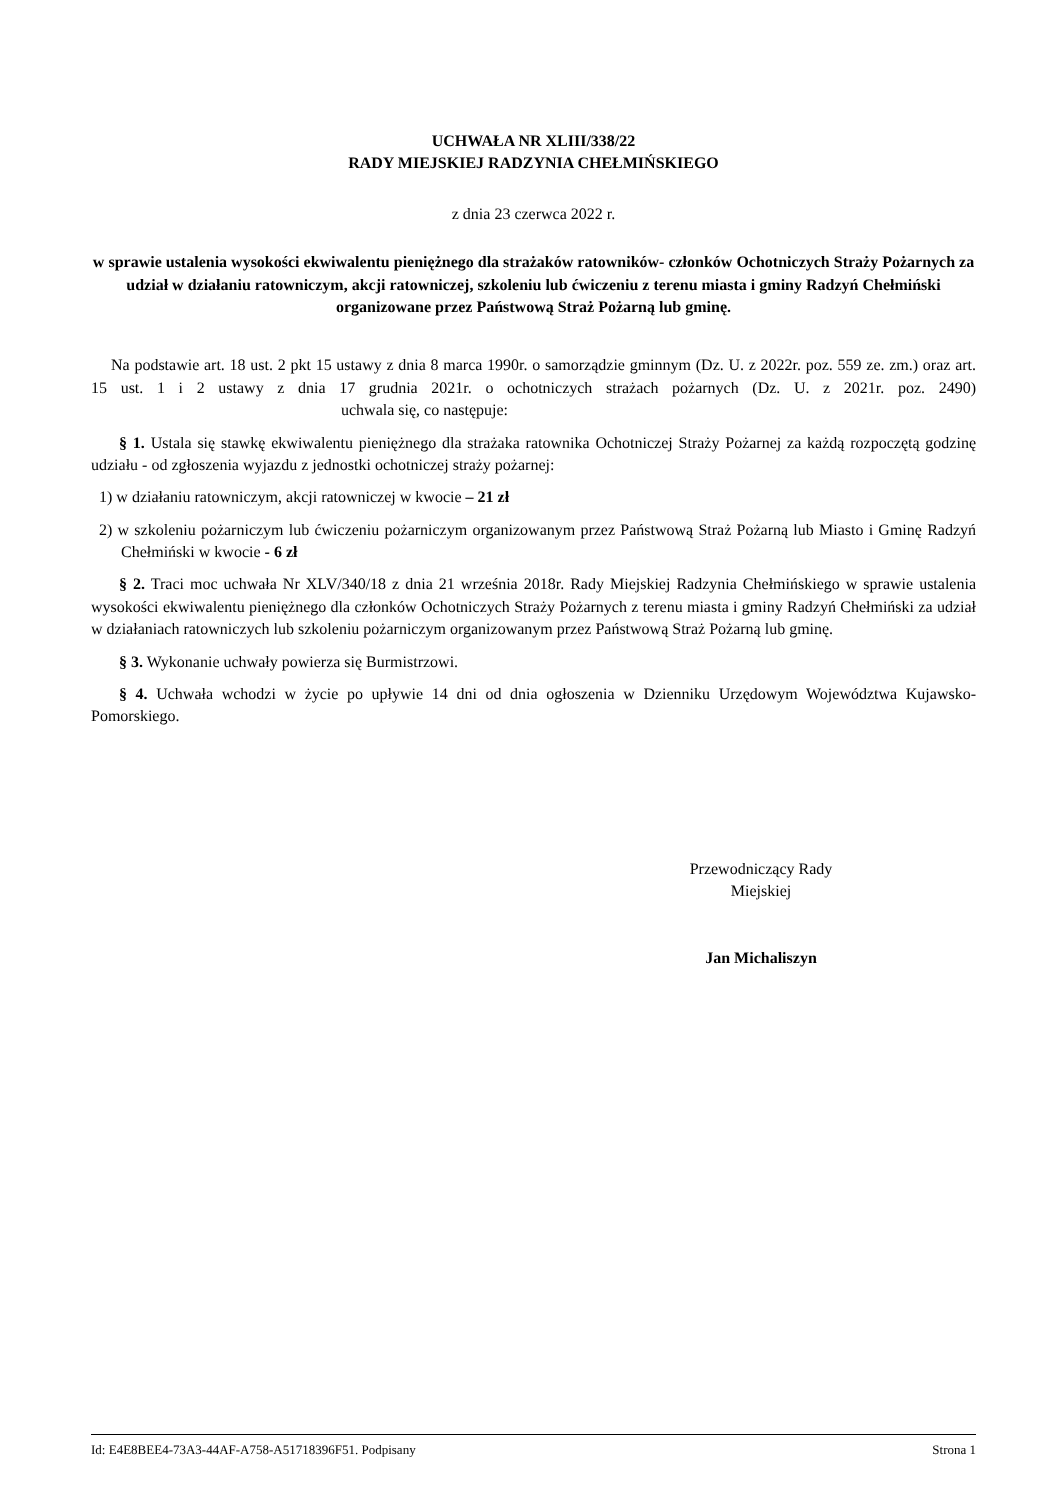UCHWAŁA NR XLIII/338/22
RADY MIEJSKIEJ RADZYNIA CHEŁMIŃSKIEGO
z dnia 23 czerwca 2022 r.
w sprawie ustalenia wysokości ekwiwalentu pieniężnego dla strażaków ratowników- członków Ochotniczych Straży Pożarnych za udział w działaniu ratowniczym, akcji ratowniczej, szkoleniu lub ćwiczeniu z terenu miasta i gminy Radzyń Chełmiński organizowane przez Państwową Straż Pożarną lub gminę.
Na podstawie art. 18 ust. 2 pkt 15 ustawy z dnia 8 marca 1990r. o samorządzie gminnym (Dz. U. z 2022r. poz. 559 ze. zm.) oraz art. 15 ust. 1 i 2 ustawy z dnia 17 grudnia 2021r. o ochotniczych strażach pożarnych (Dz. U. z 2021r. poz. 2490) uchwala się, co następuje:
§ 1. Ustala się stawkę ekwiwalentu pieniężnego dla strażaka ratownika Ochotniczej Straży Pożarnej za każdą rozpoczętą godzinę udziału - od zgłoszenia wyjazdu z jednostki ochotniczej straży pożarnej:
1) w działaniu ratowniczym, akcji ratowniczej w kwocie – 21 zł
2) w szkoleniu pożarniczym lub ćwiczeniu pożarniczym organizowanym przez Państwową Straż Pożarną lub Miasto i Gminę Radzyń Chełmiński w kwocie - 6 zł
§ 2. Traci moc uchwała Nr XLV/340/18 z dnia 21 września 2018r. Rady Miejskiej Radzynia Chełmińskiego w sprawie ustalenia wysokości ekwiwalentu pieniężnego dla członków Ochotniczych Straży Pożarnych z terenu miasta i gminy Radzyń Chełmiński za udział w działaniach ratowniczych lub szkoleniu pożarniczym organizowanym przez Państwową Straż Pożarną lub gminę.
§ 3. Wykonanie uchwały powierza się Burmistrzowi.
§ 4. Uchwała wchodzi w życie po upływie 14 dni od dnia ogłoszenia w Dzienniku Urzędowym Województwa Kujawsko-Pomorskiego.
Przewodniczący Rady
Miejskiej
Jan Michaliszyn
Id: E4E8BEE4-73A3-44AF-A758-A51718396F51. Podpisany Strona 1